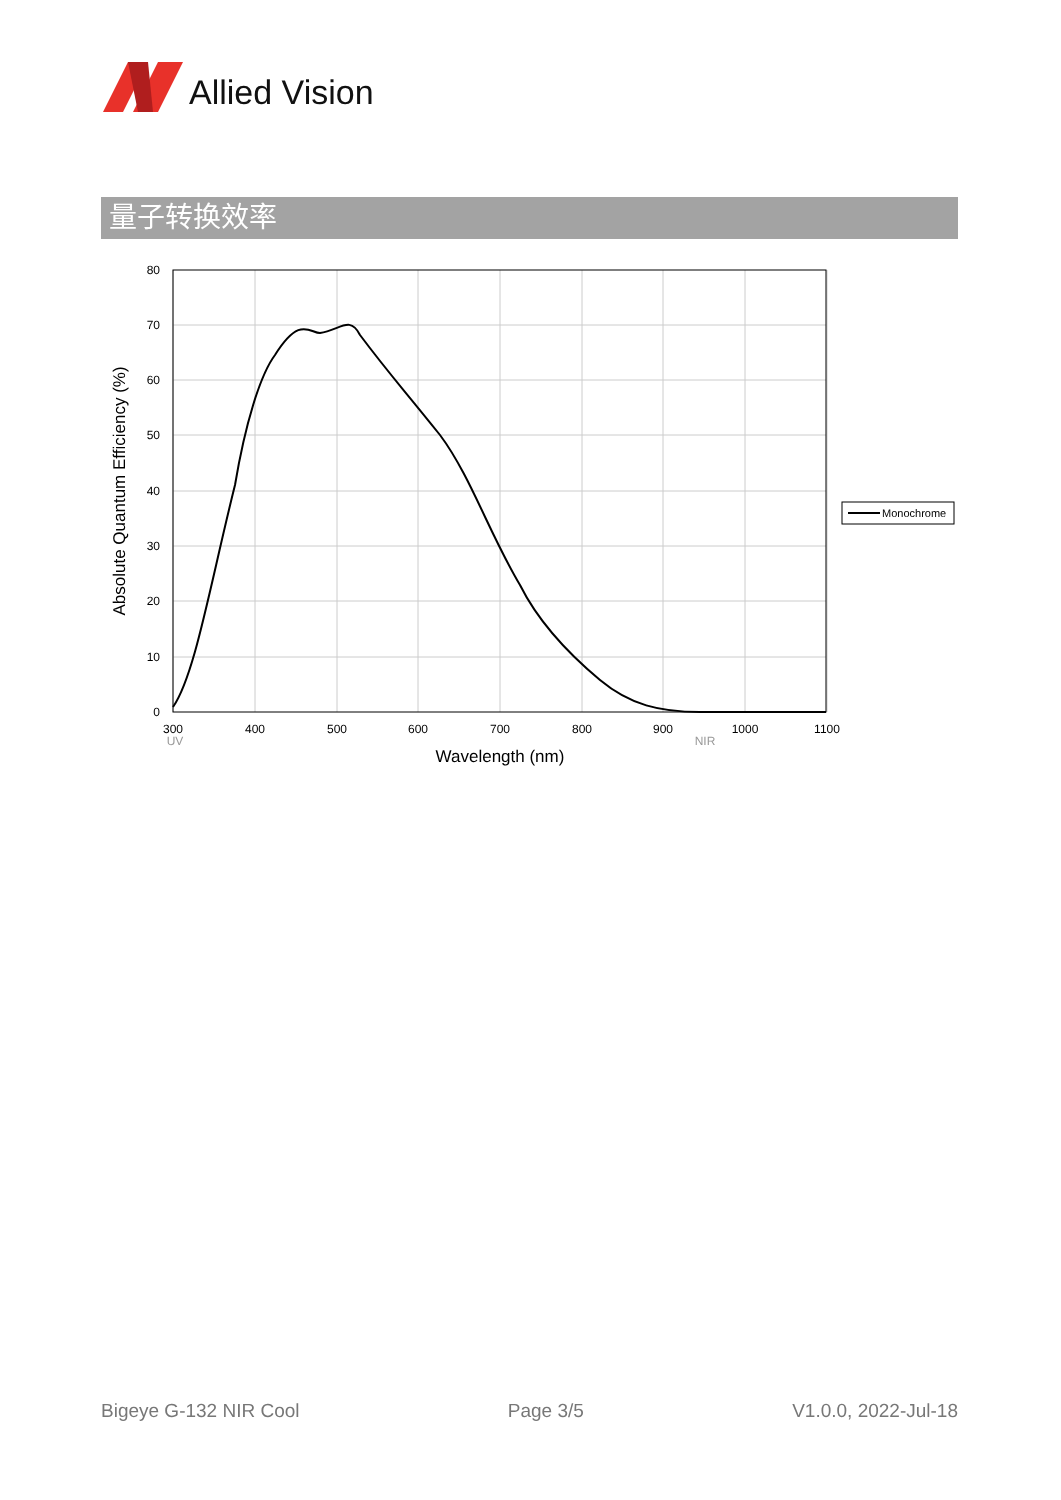Allied Vision
量子转换效率
80
70
60
50
40
30
20
10
0
300
400
500
600
700
800
900
1000
1100
UV
NIR
Wavelength (nm)
Absolute Quantum Efficiency (%)
Monochrome
Bigeye G-132 NIR Cool Page 3/5 V1.0.0, 2022-Jul-18